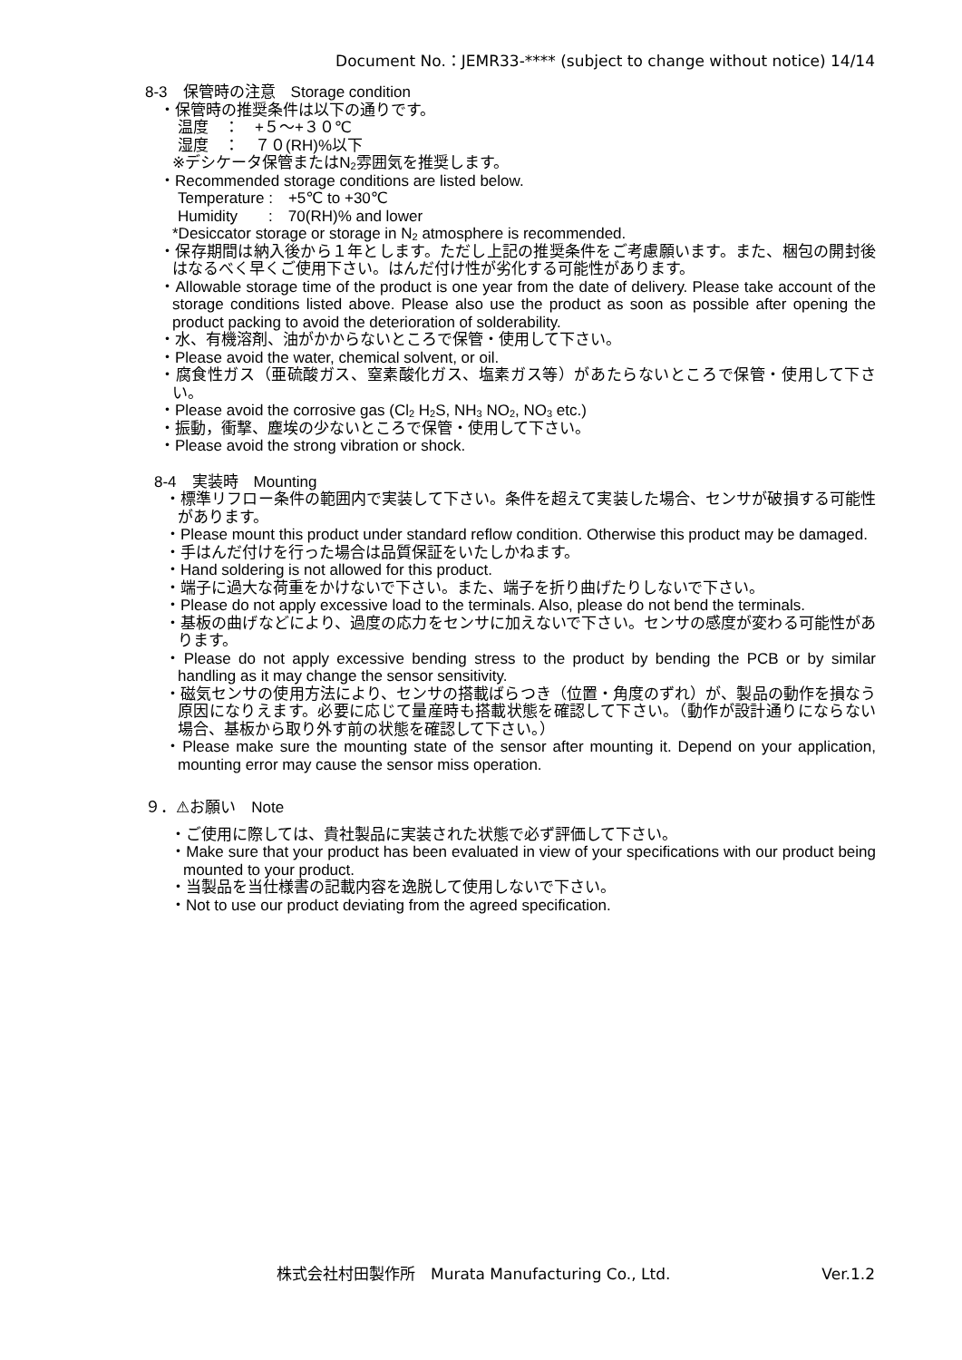Document No.：JEMR33-**** (subject to change without notice) 14/14
8-3　保管時の注意　Storage condition
・保管時の推奨条件は以下の通りです。
温度　：　+５～+３０℃
湿度　：　７０(RH)%以下
※デシケータ保管またはN<sub>2</sub>雰囲気を推奨します。
・Recommended storage conditions are listed below.
Temperature :　+5℃ to +30℃
Humidity　　:　70(RH)% and lower
*Desiccator storage or storage in N<sub>2</sub> atmosphere is recommended.
・保存期間は納入後から１年とします。ただし上記の推奨条件をご考慮願います。また、梱包の開封後はなるべく早くご使用下さい。はんだ付け性が劣化する可能性があります。
・Allowable storage time of the product is one year from the date of delivery. Please take account of the storage conditions listed above. Please also use the product as soon as possible after opening the product packing to avoid the deterioration of solderability.
・水、有機溶剤、油がかからないところで保管・使用して下さい。
・Please avoid the water, chemical solvent, or oil.
・腐食性ガス（亜硫酸ガス、窒素酸化ガス、塩素ガス等）があたらないところで保管・使用して下さい。
・Please avoid the corrosive gas (Cl<sub>2</sub> H<sub>2</sub>S, NH<sub>3</sub> NO<sub>2</sub>, NO<sub>3</sub> etc.)
・振動，衝撃、塵埃の少ないところで保管・使用して下さい。
・Please avoid the strong vibration or shock.
8-4　実装時　Mounting
・標準リフロー条件の範囲内で実装して下さい。条件を超えて実装した場合、センサが破損する可能性があります。
・Please mount this product under standard reflow condition. Otherwise this product may be damaged.
・手はんだ付けを行った場合は品質保証をいたしかねます。
・Hand soldering is not allowed for this product.
・端子に過大な荷重をかけないで下さい。また、端子を折り曲げたりしないで下さい。
・Please do not apply excessive load to the terminals. Also, please do not bend the terminals.
・基板の曲げなどにより、過度の応力をセンサに加えないで下さい。センサの感度が変わる可能性があります。
・Please do not apply excessive bending stress to the product by bending the PCB or by similar handling as it may change the sensor sensitivity.
・磁気センサの使用方法により、センサの搭載ばらつき（位置・角度のずれ）が、製品の動作を損なう原因になりえます。必要に応じて量産時も搭載状態を確認して下さい。（動作が設計通りにならない場合、基板から取り外す前の状態を確認して下さい。）
・Please make sure the mounting state of the sensor after mounting it. Depend on your application, mounting error may cause the sensor miss operation.
９．⚠お願い　Note
・ご使用に際しては、貴社製品に実装された状態で必ず評価して下さい。
・Make sure that your product has been evaluated in view of your specifications with our product being mounted to your product.
・当製品を当仕様書の記載内容を逸脱して使用しないで下さい。
・Not to use our product deviating from the agreed specification.
株式会社村田製作所　Murata Manufacturing Co., Ltd. Ver.1.2